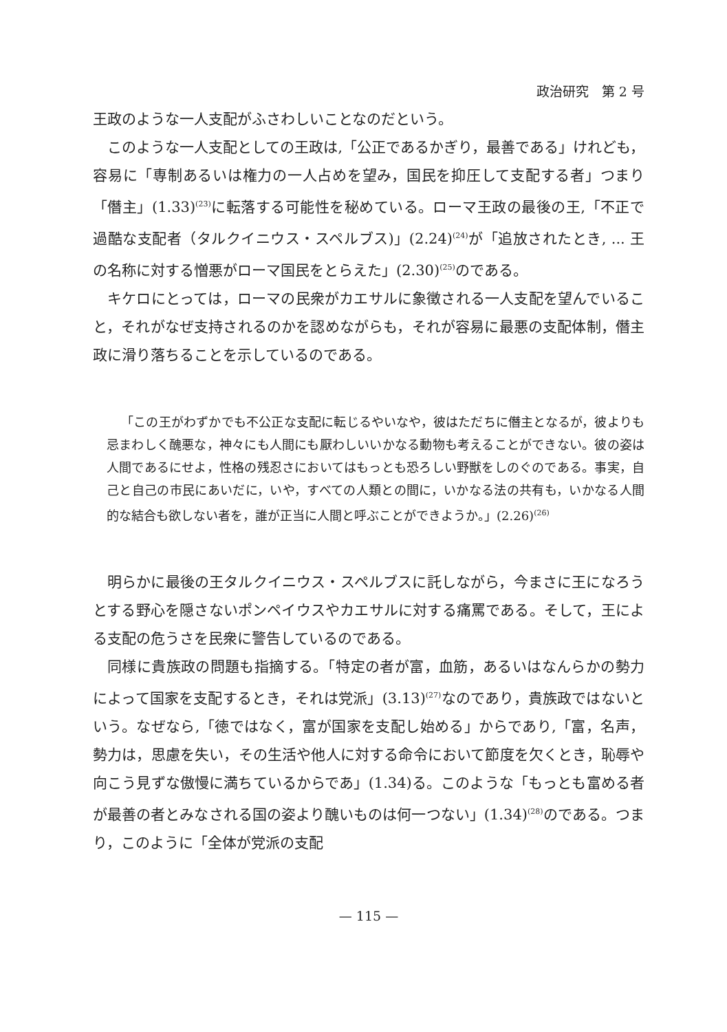政治研究　第 2 号
王政のような一人支配がふさわしいことなのだという。
このような一人支配としての王政は,「公正であるかぎり，最善である」けれども，容易に「専制あるいは権力の一人占めを望み，国民を抑圧して支配する者」つまり「僭主」(1.33)<sup>(23)</sup>に転落する可能性を秘めている。ローマ王政の最後の王,「不正で過酷な支配者（タルクイニウス・スペルブス)」(2.24)<sup>(24)</sup>が「追放されたとき, ... 王の名称に対する憎悪がローマ国民をとらえた」(2.30)<sup>(25)</sup>のである。
キケロにとっては，ローマの民衆がカエサルに象徴される一人支配を望んでいること，それがなぜ支持されるのかを認めながらも，それが容易に最悪の支配体制，僭主政に滑り落ちることを示しているのである。
「この王がわずかでも不公正な支配に転じるやいなや，彼はただちに僭主となるが，彼よりも忌まわしく醜悪な，神々にも人間にも厭わしいいかなる動物も考えることができない。彼の姿は人間であるにせよ，性格の残忍さにおいてはもっとも恐ろしい野獣をしのぐのである。事実，自己と自己の市民にあいだに，いや，すべての人類との間に，いかなる法の共有も，いかなる人間的な結合も欲しない者を，誰が正当に人間と呼ぶことができようか。」(2.26)<sup>(26)</sup>
明らかに最後の王タルクイニウス・スペルブスに託しながら，今まさに王になろうとする野心を隠さないポンペイウスやカエサルに対する痛罵である。そして，王による支配の危うさを民衆に警告しているのである。
同様に貴族政の問題も指摘する。「特定の者が富，血筋，あるいはなんらかの勢力によって国家を支配するとき，それは党派」(3.13)<sup>(27)</sup>なのであり，貴族政ではないという。なぜなら,「徳ではなく，富が国家を支配し始める」からであり,「富，名声，勢力は，思慮を失い，その生活や他人に対する命令において節度を欠くとき，恥辱や向こう見ずな傲慢に満ちているからであ」(1.34)る。このような「もっとも富める者が最善の者とみなされる国の姿より醜いものは何一つない」(1.34)<sup>(28)</sup>のである。つまり，このように「全体が党派の支配
— 115 —